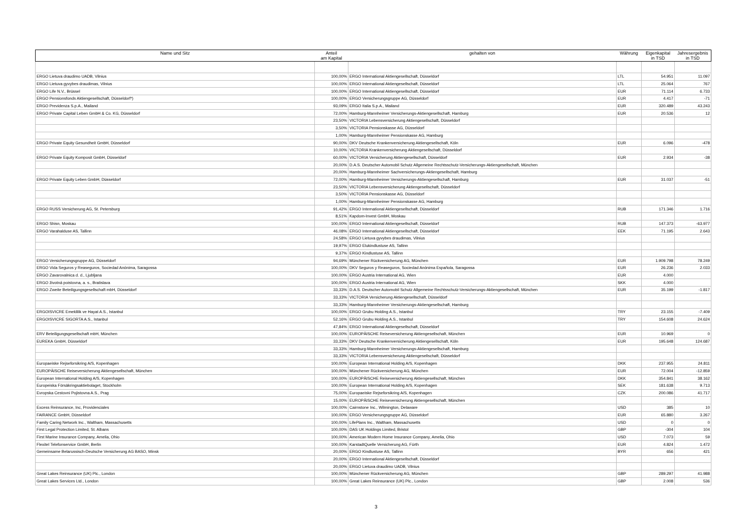| Name und Sitz | Anteil am Kapital | gehalten von | Währung | Eigenkapital in TSD | Jahresergebnis in TSD |
| --- | --- | --- | --- | --- | --- |
| ERGO Lietuva draudimo UADB, Vilnius | 100,00% | ERGO International Aktiengesellschaft, Düsseldorf | LTL | 54.951 | 11.097 |
| ERGO Lietuva gyvybes draudimas, Vilnius | 100,00% | ERGO International Aktiengesellschaft, Düsseldorf | LTL | 25.064 | 767 |
| ERGO Life N.V., Brüssel | 100,00% | ERGO International Aktiengesellschaft, Düsseldorf | EUR | 71.114 | 6.733 |
| ERGO Pensionsfonds Aktiengesellschaft, Düsseldorf*) | 100,00% | ERGO Versicherungsgruppe AG, Düsseldorf | EUR | 4.417 | -71 |
| ERGO Previdenza S.p.A., Mailand | 93,09% | ERGO Italia S.p.A., Mailand | EUR | 320.489 | 43.243 |
| ERGO Private Capital Leben GmbH & Co. KG, Düsseldorf | 72,00% | Hamburg-Mannheimer Versicherungs-Aktiengesellschaft, Hamburg | EUR | 20.536 | 12 |
| | 23,50% | VICTORIA Lebensversicherung Aktiengesellschaft, Düsseldorf | | | |
| | 3,50% | VICTORIA Pensionskasse AG, Düsseldorf | | | |
| | 1,00% | Hamburg-Mannheimer Pensionskasse AG, Hamburg | | | |
| ERGO Private Equity Gesundheit GmbH, Düsseldorf | 90,00% | DKV Deutsche Krankenversicherung Aktiengesellschaft, Köln | EUR | 6.096 | -478 |
| | 10,00% | VICTORIA Krankenversicherung Aktiengesellschaft, Düsseldorf | | | |
| ERGO Private Equity Komposit GmbH, Düsseldorf | 60,00% | VICTORIA Versicherung Aktiengesellschaft, Düsseldorf | EUR | 2.934 | -38 |
| | 20,00% | D.A.S. Deutscher Automobil Schutz Allgemeine Rechtsschutz-Versicherungs-Aktiengesellschaft, München | | | |
| | 20,00% | Hamburg-Mannheimer Sachversicherungs-Aktiengesellschaft, Hamburg | | | |
| ERGO Private Equity Leben GmbH, Düsseldorf | 72,00% | Hamburg-Mannheimer Versicherungs-Aktiengesellschaft, Hamburg | EUR | 31.037 | -51 |
| | 23,50% | VICTORIA Lebensversicherung Aktiengesellschaft, Düsseldorf | | | |
| | 3,50% | VICTORIA Pensionskasse AG, Düsseldorf | | | |
| | 1,00% | Hamburg-Mannheimer Pensionskasse AG, Hamburg | | | |
| ERGO RUSS Versicherung AG, St. Petersburg | 91,42% | ERGO International Aktiengesellschaft, Düsseldorf | RUB | 171.346 | 1.716 |
| | 8,51% | Kapdom-Invest GmbH, Moskau | | | |
| ERGO Shisn, Moskau | 100,00% | ERGO International Aktiengesellschaft, Düsseldorf | RUB | 147.373 | -63.977 |
| ERGO Varahalduse AS, Tallinn | 46,08% | ERGO International Aktiengesellschaft, Düsseldorf | EEK | 71.195 | 2.643 |
| | 24,58% | ERGO Lietuva gyvybes draudimas, Vilnius | | | |
| | 19,97% | ERGO Elukindlustuse AS, Tallinn | | | |
| | 9,37% | ERGO Kindlustuse AS, Tallinn | | | |
| ERGO Versicherungsgruppe AG, Düsseldorf | 94,69% | Münchener Rückversicherung AG, München | EUR | 1.909.798 | 78.249 |
| ERGO Vida Seguros y Reaseguros, Sociedad Anónima, Saragossa | 100,00% | DKV Seguros y Reaseguros, Sociedad Anónima Española, Saragossa | EUR | 26.236 | 2.033 |
| ERGO Zavarovalnica d. d., Ljubljana | 100,00% | ERGO Austria International AG, Wien | EUR | 4.000 | |
| ERGO životná poistovna, a. s., Bratislava | 100,00% | ERGO Austria International AG, Wien | SKK | 4.000 | |
| ERGO Zweite Beteiligungsgesellschaft mbH, Düsseldorf | 33,33% | D.A.S. Deutscher Automobil Schutz Allgemeine Rechtsschutz-Versicherungs-Aktiengesellschaft, München | EUR | 35.199 | -1.817 |
| | 33,33% | VICTORIA Versicherung Aktiengesellschaft, Düsseldorf | | | |
| | 33,33% | Hamburg-Mannheimer Versicherungs-Aktiengesellschaft, Hamburg | | | |
| ERGOISVICRE Emeklilik ve Hayat A.S., Istanbul | 100,00% | ERGO Grubu Holding A.S., Istanbul | TRY | 23.155 | -7.409 |
| ERGOISVICRE SIGORTA A.S., Istanbul | 52,16% | ERGO Grubu Holding A.S., Istanbul | TRY | 154.608 | 24.624 |
| | 47,84% | ERGO International Aktiengesellschaft, Düsseldorf | | | |
| ERV Beteiligungsgesellschaft mbH, München | 100,00% | EUROPÄISCHE Reiseversicherung Aktiengesellschaft, München | EUR | 10.969 | 0 |
| EUREKA GmbH, Düsseldorf | 33,33% | DKV Deutsche Krankenversicherung Aktiengesellschaft, Köln | EUR | 195.648 | 124.687 |
| | 33,33% | Hamburg-Mannheimer Versicherungs-Aktiengesellschaft, Hamburg | | | |
| | 33,33% | VICTORIA Lebensversicherung Aktiengesellschaft, Düsseldorf | | | |
| Europaeiske Rejseforsikring A/S, Kopenhagen | 100,00% | European International Holding A/S, Kopenhagen | DKK | 237.955 | 24.811 |
| EUROPÄISCHE Reiseversicherung Aktiengesellschaft, München | 100,00% | Münchener Rückversicherung AG, München | EUR | 72.004 | -12.859 |
| European International Holding A/S, Kopenhagen | 100,00% | EUROPÄISCHE Reiseversicherung Aktiengesellschaft, München | DKK | 354.841 | 38.162 |
| Europeiska Försäkringsaktiebolaget, Stockholm | 100,00% | European International Holding A/S, Kopenhagen | SEK | 181.638 | 9.713 |
| Evropska Cestovni Pojistovna A.S., Prag | 75,00% | Europaeiske Rejseforsikring A/S, Kopenhagen | CZK | 200.086 | 41.717 |
| | 15,00% | EUROPÄISCHE Reiseversicherung Aktiengesellschaft, München | | | |
| Excess Reinsurance, Inc, Providenciales | 100,00% | Cairnstone Inc., Wilmington, Delaware | USD | 385 | 10 |
| FAIRANCE GmbH, Düsseldorf | 100,00% | ERGO Versicherungsgruppe AG, Düsseldorf | EUR | 65.880 | 3.267 |
| Family Caring Network Inc., Waltham, Massachusetts | 100,00% | LifePlans Inc., Waltham, Massachusetts | USD | 0 | 0 |
| First Legal Protection Limited, St. Albans | 100,00% | DAS UK Holdings Limited, Bristol | GBP | -304 | 104 |
| First Marine Insurance Company, Amelia, Ohio | 100,00% | American Modern Home Insurance Company, Amelia, Ohio | USD | 7.073 | 59 |
| Flexitel Telefonservice GmbH, Berlin | 100,00% | KarstadtQuelle Versicherung AG, Fürth | EUR | 4.824 | 1.472 |
| Gemeinsame Belarussisch-Deutsche Versicherung AG BASO, Minsk | 20,00% | ERGO Kindlustuse AS, Tallinn | BYR | 656 | 421 |
| | 20,00% | ERGO International Aktiengesellschaft, Düsseldorf | | | |
| | 20,00% | ERGO Lietuva draudimo UADB, Vilnius | | | |
| Great Lakes Reinsurance (UK) Plc., London | 100,00% | Münchener Rückversicherung AG, München | GBP | 289.297 | 41.988 |
| Great Lakes Services Ltd., London | 100,00% | Great Lakes Reinsurance (UK) Plc., London | GBP | 2.008 | 536 |
3